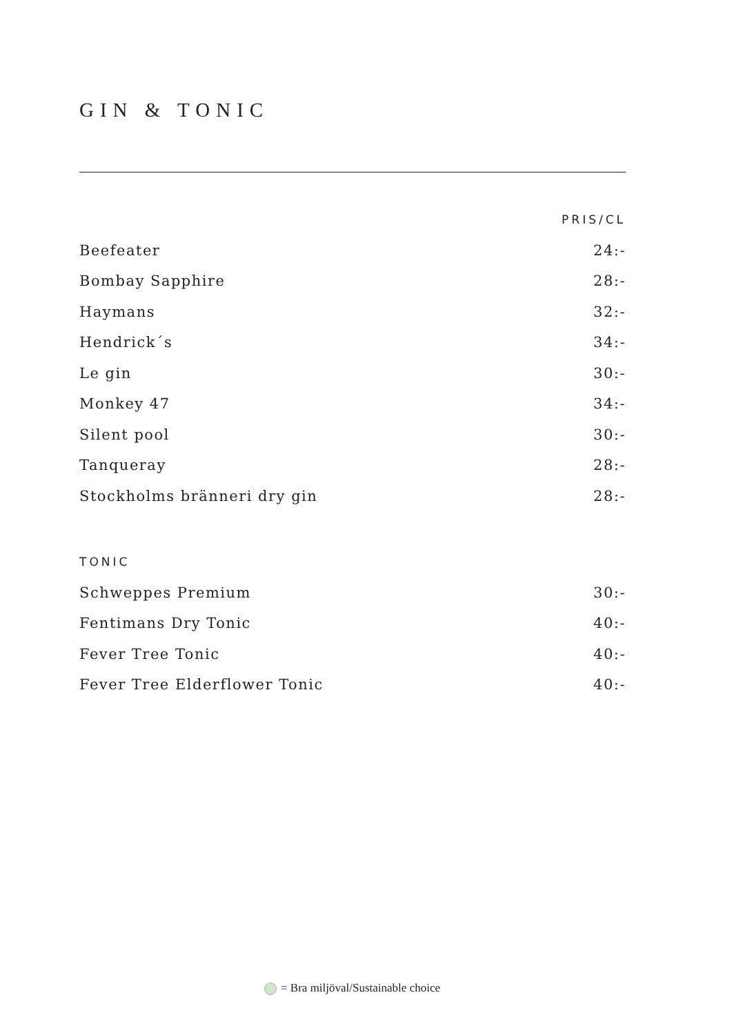GIN & TONIC
| | PRIS/CL |
| --- | --- |
| Beefeater | 24:- |
| Bombay Sapphire | 28:- |
| Haymans | 32:- |
| Hendrick´s | 34:- |
| Le gin | 30:- |
| Monkey 47 | 34:- |
| Silent pool | 30:- |
| Tanqueray | 28:- |
| Stockholms bränneri dry gin | 28:- |
| TONIC | |
| --- | --- |
| Schweppes Premium | 30:- |
| Fentimans Dry Tonic | 40:- |
| Fever Tree Tonic | 40:- |
| Fever Tree Elderflower Tonic | 40:- |
= Bra miljöval/Sustainable choice